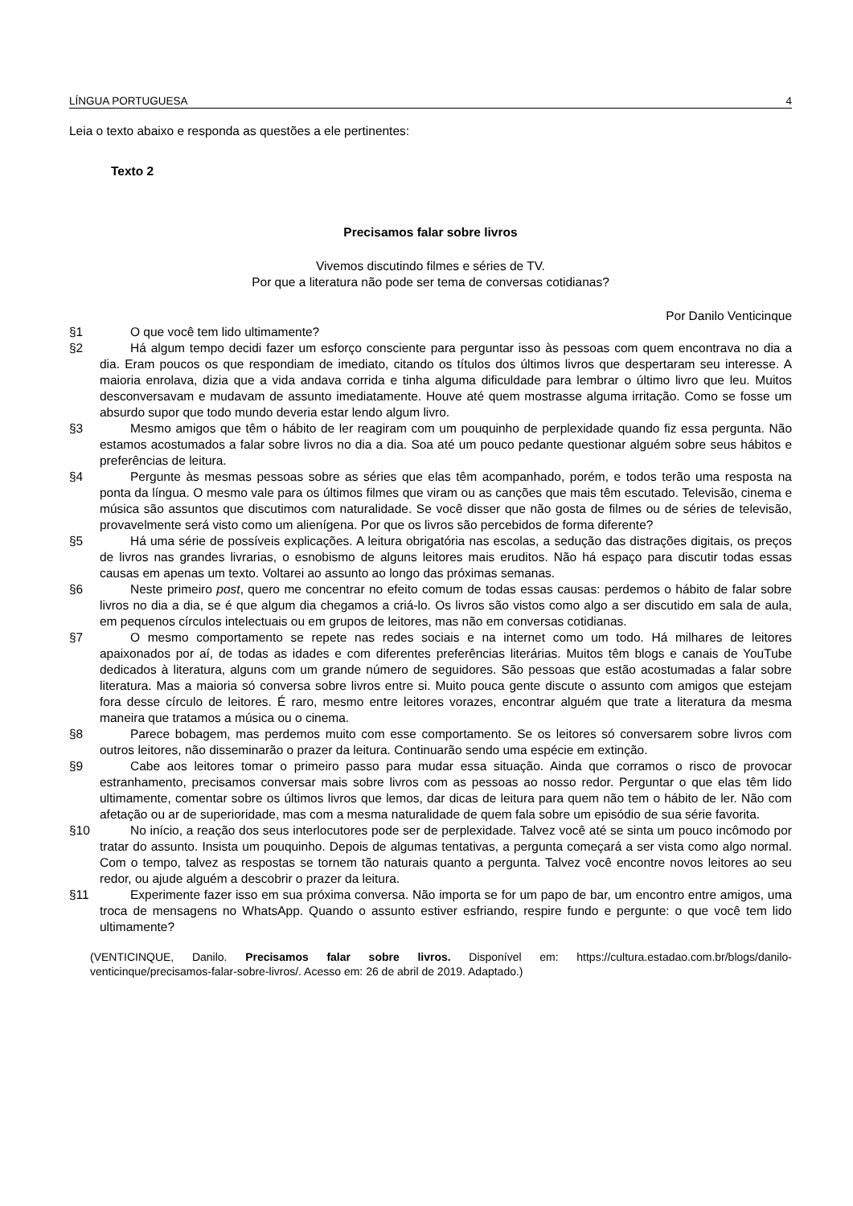LÍNGUA PORTUGUESA 4
Leia o texto abaixo e responda as questões a ele pertinentes:
Texto 2
Precisamos falar sobre livros
Vivemos discutindo filmes e séries de TV.
Por que a literatura não pode ser tema de conversas cotidianas?
Por Danilo Venticinque
§1 O que você tem lido ultimamente?
§2 Há algum tempo decidi fazer um esforço consciente para perguntar isso às pessoas com quem encontrava no dia a dia. Eram poucos os que respondiam de imediato, citando os títulos dos últimos livros que despertaram seu interesse. A maioria enrolava, dizia que a vida andava corrida e tinha alguma dificuldade para lembrar o último livro que leu. Muitos desconversavam e mudavam de assunto imediatamente. Houve até quem mostrasse alguma irritação. Como se fosse um absurdo supor que todo mundo deveria estar lendo algum livro.
§3 Mesmo amigos que têm o hábito de ler reagiram com um pouquinho de perplexidade quando fiz essa pergunta. Não estamos acostumados a falar sobre livros no dia a dia. Soa até um pouco pedante questionar alguém sobre seus hábitos e preferências de leitura.
§4 Pergunte às mesmas pessoas sobre as séries que elas têm acompanhado, porém, e todos terão uma resposta na ponta da língua. O mesmo vale para os últimos filmes que viram ou as canções que mais têm escutado. Televisão, cinema e música são assuntos que discutimos com naturalidade. Se você disser que não gosta de filmes ou de séries de televisão, provavelmente será visto como um alienígena. Por que os livros são percebidos de forma diferente?
§5 Há uma série de possíveis explicações. A leitura obrigatória nas escolas, a sedução das distrações digitais, os preços de livros nas grandes livrarias, o esnobismo de alguns leitores mais eruditos. Não há espaço para discutir todas essas causas em apenas um texto. Voltarei ao assunto ao longo das próximas semanas.
§6 Neste primeiro post, quero me concentrar no efeito comum de todas essas causas: perdemos o hábito de falar sobre livros no dia a dia, se é que algum dia chegamos a criá-lo. Os livros são vistos como algo a ser discutido em sala de aula, em pequenos círculos intelectuais ou em grupos de leitores, mas não em conversas cotidianas.
§7 O mesmo comportamento se repete nas redes sociais e na internet como um todo. Há milhares de leitores apaixonados por aí, de todas as idades e com diferentes preferências literárias. Muitos têm blogs e canais de YouTube dedicados à literatura, alguns com um grande número de seguidores. São pessoas que estão acostumadas a falar sobre literatura. Mas a maioria só conversa sobre livros entre si. Muito pouca gente discute o assunto com amigos que estejam fora desse círculo de leitores. É raro, mesmo entre leitores vorazes, encontrar alguém que trate a literatura da mesma maneira que tratamos a música ou o cinema.
§8 Parece bobagem, mas perdemos muito com esse comportamento. Se os leitores só conversarem sobre livros com outros leitores, não disseminarão o prazer da leitura. Continuarão sendo uma espécie em extinção.
§9 Cabe aos leitores tomar o primeiro passo para mudar essa situação. Ainda que corramos o risco de provocar estranhamento, precisamos conversar mais sobre livros com as pessoas ao nosso redor. Perguntar o que elas têm lido ultimamente, comentar sobre os últimos livros que lemos, dar dicas de leitura para quem não tem o hábito de ler. Não com afetação ou ar de superioridade, mas com a mesma naturalidade de quem fala sobre um episódio de sua série favorita.
§10 No início, a reação dos seus interlocutores pode ser de perplexidade. Talvez você até se sinta um pouco incômodo por tratar do assunto. Insista um pouquinho. Depois de algumas tentativas, a pergunta começará a ser vista como algo normal. Com o tempo, talvez as respostas se tornem tão naturais quanto a pergunta. Talvez você encontre novos leitores ao seu redor, ou ajude alguém a descobrir o prazer da leitura.
§11 Experimente fazer isso em sua próxima conversa. Não importa se for um papo de bar, um encontro entre amigos, uma troca de mensagens no WhatsApp. Quando o assunto estiver esfriando, respire fundo e pergunte: o que você tem lido ultimamente?
(VENTICINQUE, Danilo. Precisamos falar sobre livros. Disponível em: https://cultura.estadao.com.br/blogs/danilo-venticinque/precisamos-falar-sobre-livros/. Acesso em: 26 de abril de 2019. Adaptado.)